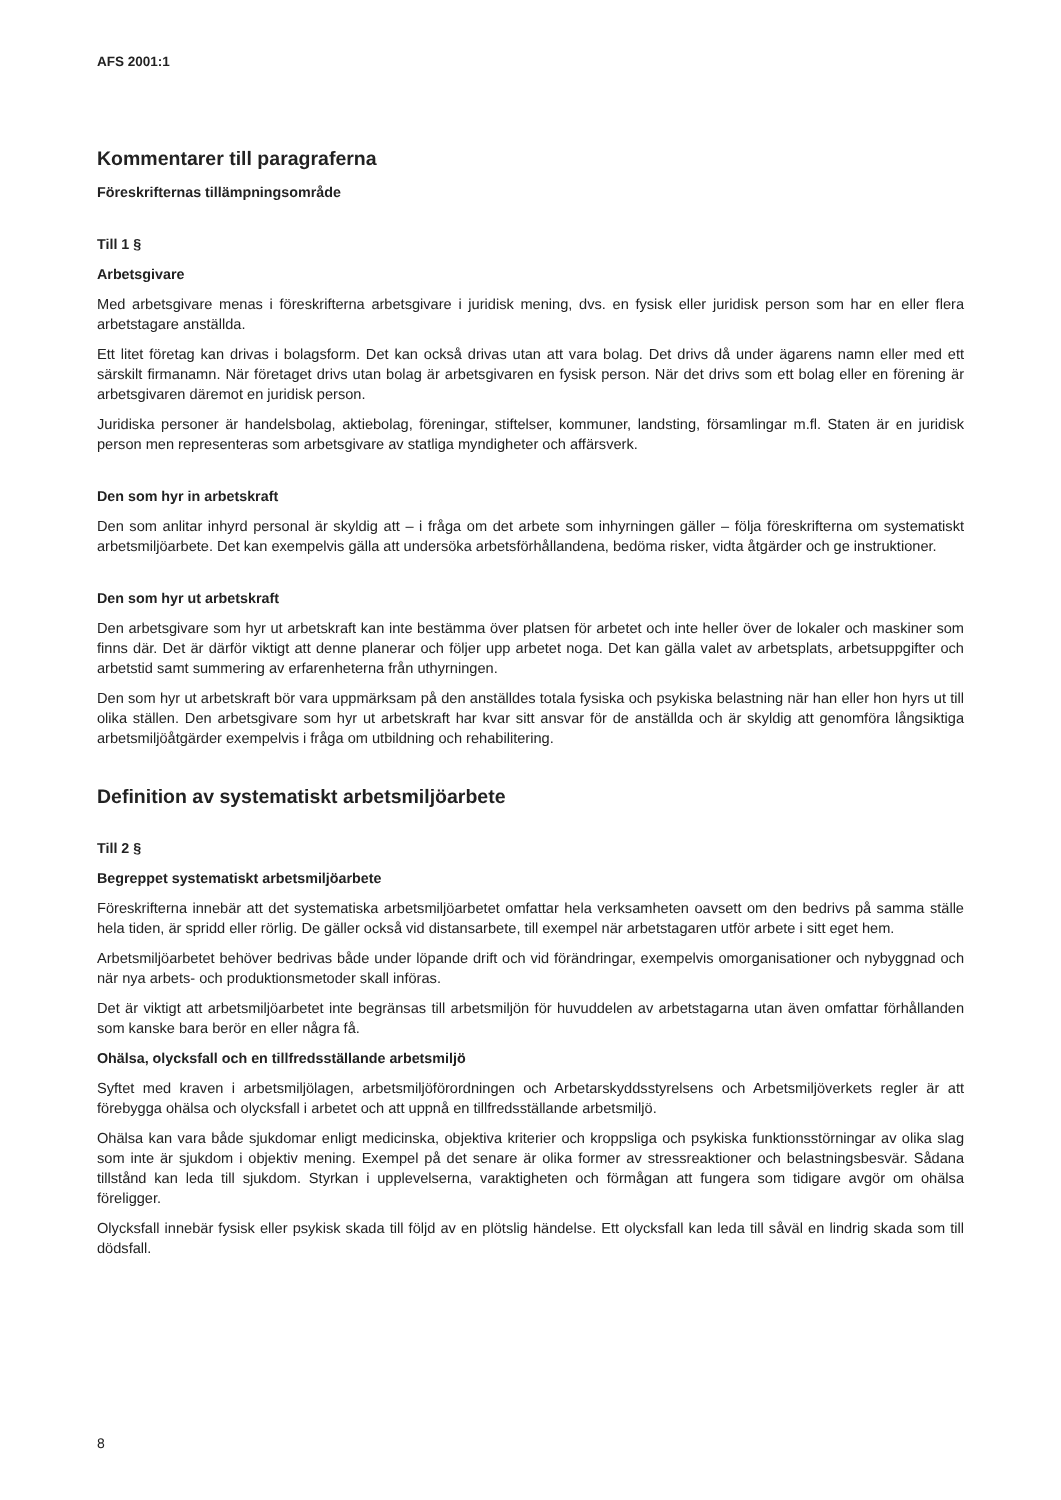AFS 2001:1
Kommentarer till paragraferna
Föreskrifternas tillämpningsområde
Till 1 §
Arbetsgivare
Med arbetsgivare menas i föreskrifterna arbetsgivare i juridisk mening, dvs. en fysisk eller juridisk person som har en eller flera arbetstagare anställda.
Ett litet företag kan drivas i bolagsform. Det kan också drivas utan att vara bolag. Det drivs då under ägarens namn eller med ett särskilt firmanamn. När företaget drivs utan bolag är arbetsgivaren en fysisk person. När det drivs som ett bolag eller en förening är arbetsgivaren däremot en juridisk person.
Juridiska personer är handelsbolag, aktiebolag, föreningar, stiftelser, kommuner, landsting, församlingar m.fl. Staten är en juridisk person men representeras som arbetsgivare av statliga myndigheter och affärsverk.
Den som hyr in arbetskraft
Den som anlitar inhyrd personal är skyldig att – i fråga om det arbete som inhyrningen gäller – följa föreskrifterna om systematiskt arbetsmiljöarbete. Det kan exempelvis gälla att undersöka arbetsförhållandena, bedöma risker, vidta åtgärder och ge instruktioner.
Den som hyr ut arbetskraft
Den arbetsgivare som hyr ut arbetskraft kan inte bestämma över platsen för arbetet och inte heller över de lokaler och maskiner som finns där. Det är därför viktigt att denne planerar och följer upp arbetet noga. Det kan gälla valet av arbetsplats, arbetsuppgifter och arbetstid samt summering av erfarenheterna från uthyrningen.
Den som hyr ut arbetskraft bör vara uppmärksam på den anställdes totala fysiska och psykiska belastning när han eller hon hyrs ut till olika ställen. Den arbetsgivare som hyr ut arbetskraft har kvar sitt ansvar för de anställda och är skyldig att genomföra långsiktiga arbetsmiljöåtgärder exempelvis i fråga om utbildning och rehabilitering.
Definition av systematiskt arbetsmiljöarbete
Till 2 §
Begreppet systematiskt arbetsmiljöarbete
Föreskrifterna innebär att det systematiska arbetsmiljöarbetet omfattar hela verksamheten oavsett om den bedrivs på samma ställe hela tiden, är spridd eller rörlig. De gäller också vid distansarbete, till exempel när arbetstagaren utför arbete i sitt eget hem.
Arbetsmiljöarbetet behöver bedrivas både under löpande drift och vid förändringar, exempelvis omorganisationer och nybyggnad och när nya arbets- och produktionsmetoder skall införas.
Det är viktigt att arbetsmiljöarbetet inte begränsas till arbetsmiljön för huvuddelen av arbetstagarna utan även omfattar förhållanden som kanske bara berör en eller några få.
Ohälsa, olycksfall och en tillfredsställande arbetsmiljö
Syftet med kraven i arbetsmiljölagen, arbetsmiljöförordningen och Arbetarskyddsstyrelsens och Arbetsmiljöverkets regler är att förebygga ohälsa och olycksfall i arbetet och att uppnå en tillfredsställande arbetsmiljö.
Ohälsa kan vara både sjukdomar enligt medicinska, objektiva kriterier och kroppsliga och psykiska funktionsstörningar av olika slag som inte är sjukdom i objektiv mening. Exempel på det senare är olika former av stressreaktioner och belastningsbesvär. Sådana tillstånd kan leda till sjukdom. Styrkan i upplevelserna, varaktigheten och förmågan att fungera som tidigare avgör om ohälsa föreligger.
Olycksfall innebär fysisk eller psykisk skada till följd av en plötslig händelse. Ett olycksfall kan leda till såväl en lindrig skada som till dödsfall.
8